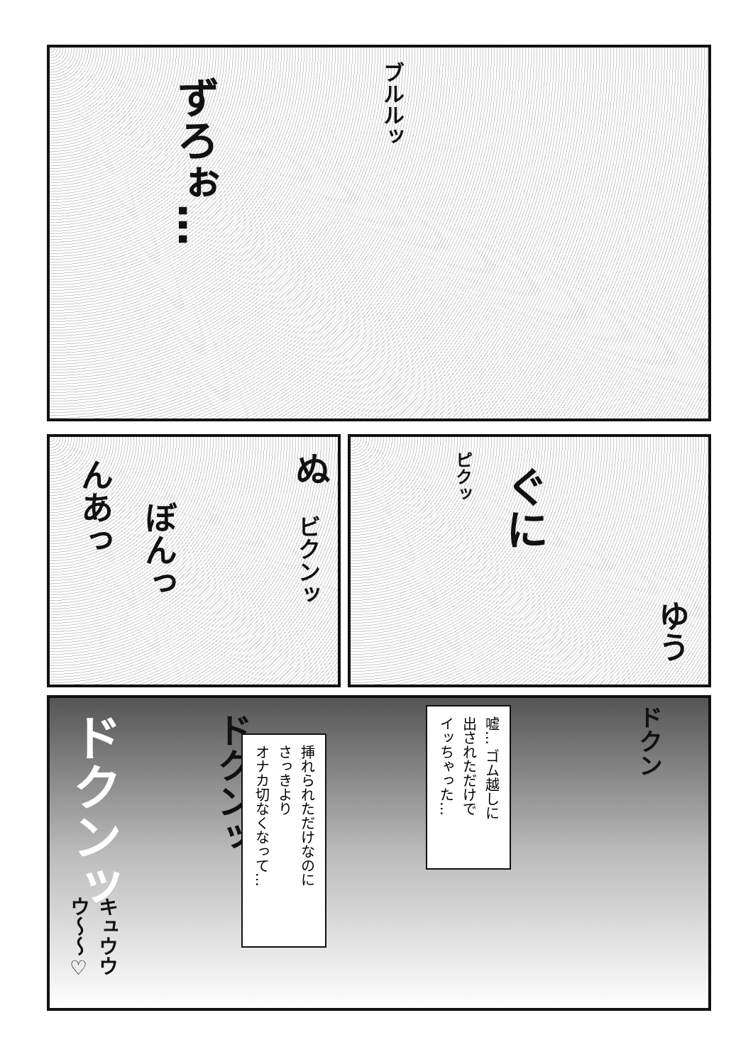ずろぉ…
ブルルッ
んあっ
ぼんっ
ぬ
ビクンッ
ピクッ
ぐに
ゆう
ドクンッ
ドクンッ
挿れられただけなのに
さっきより
オナカ切なくなって…
嘘… ゴム越しに
出されただけで
イッちゃった…
ドクン
キュウウウ〜〜♡